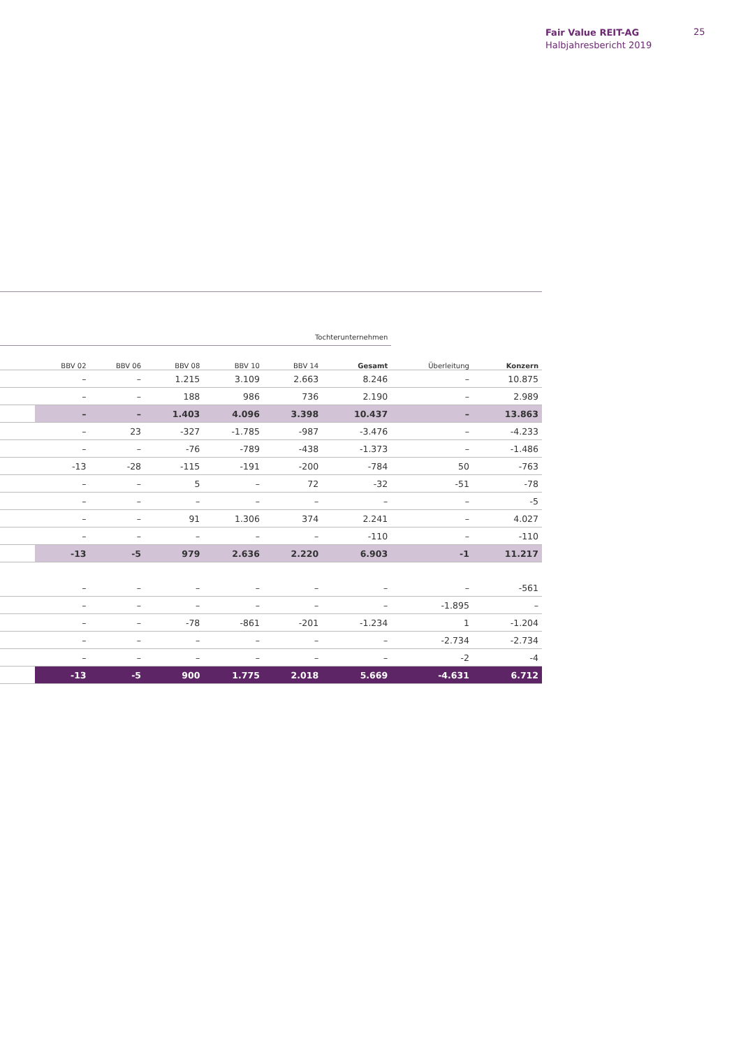Fair Value REIT-AG
Halbjahresbericht 2019
25
| | Tochterunternehmen | | | | | | | |
| --- | --- | --- | --- | --- | --- | --- | --- | --- |
| | BBV 02 | BBV 06 | BBV 08 | BBV 10 | BBV 14 | Gesamt | Überleitung | Konzern |
| | – | – | 1.215 | 3.109 | 2.663 | 8.246 | – | 10.875 |
| | – | – | 188 | 986 | 736 | 2.190 | – | 2.989 |
| | – | – | 1.403 | 4.096 | 3.398 | 10.437 | – | 13.863 |
| | – | 23 | -327 | -1.785 | -987 | -3.476 | – | -4.233 |
| | – | – | -76 | -789 | -438 | -1.373 | – | -1.486 |
| | -13 | -28 | -115 | -191 | -200 | -784 | 50 | -763 |
| | – | – | 5 | – | 72 | -32 | -51 | -78 |
| | – | – | – | – | – | – | – | -5 |
| | – | – | 91 | 1.306 | 374 | 2.241 | – | 4.027 |
| | – | – | – | – | – | -110 | – | -110 |
| | -13 | -5 | 979 | 2.636 | 2.220 | 6.903 | -1 | 11.217 |
| | – | – | – | – | – | – | – | -561 |
| | – | – | – | – | – | – | -1.895 | – |
| | – | – | -78 | -861 | -201 | -1.234 | 1 | -1.204 |
| | – | – | – | – | – | – | -2.734 | -2.734 |
| | – | – | – | – | – | – | -2 | -4 |
| | -13 | -5 | 900 | 1.775 | 2.018 | 5.669 | -4.631 | 6.712 |